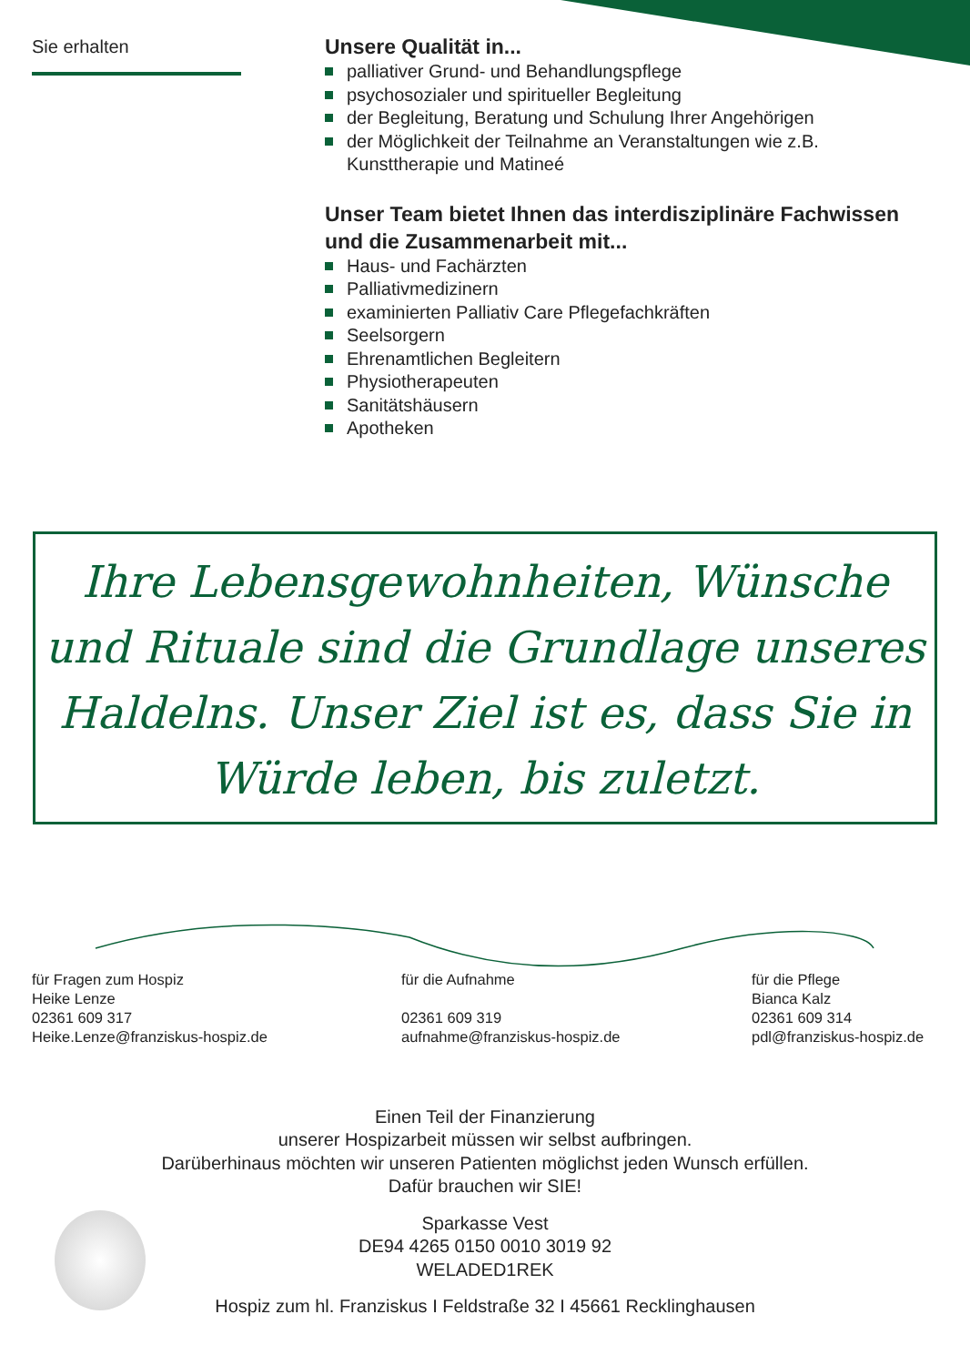Sie erhalten
Unsere Qualität in...
palliativer Grund- und Behandlungspflege
psychosozialer und spiritueller Begleitung
der Begleitung, Beratung und Schulung Ihrer Angehörigen
der Möglichkeit der Teilnahme an Veranstaltungen wie z.B. Kunsttherapie und Matineé
Unser Team bietet Ihnen das interdisziplinäre Fachwissen und die Zusammenarbeit mit...
Haus- und Fachärzten
Palliativmedizinern
examinierten Palliativ Care Pflegefachkräften
Seelsorgern
Ehrenamtlichen Begleitern
Physiotherapeuten
Sanitätshäusern
Apotheken
Ihre Lebensgewohnheiten, Wünsche und Rituale sind die Grundlage unseres Haldelns. Unser Ziel ist es, dass Sie in Würde leben, bis zuletzt.
für Fragen zum Hospiz
Heike Lenze
02361 609 317
Heike.Lenze@franziskus-hospiz.de
für die Aufnahme
02361 609 319
aufnahme@franziskus-hospiz.de
für die Pflege
Bianca Kalz
02361 609 314
pdl@franziskus-hospiz.de
Einen Teil der Finanzierung
unserer Hospizarbeit müssen wir selbst aufbringen.
Darüberhinaus möchten wir unseren Patienten möglichst jeden Wunsch erfüllen.
Dafür brauchen wir SIE!
Sparkasse Vest
DE94 4265 0150 0010 3019 92
WELADED1REK
Hospiz zum hl. Franziskus I Feldstraße 32 I 45661 Recklinghausen